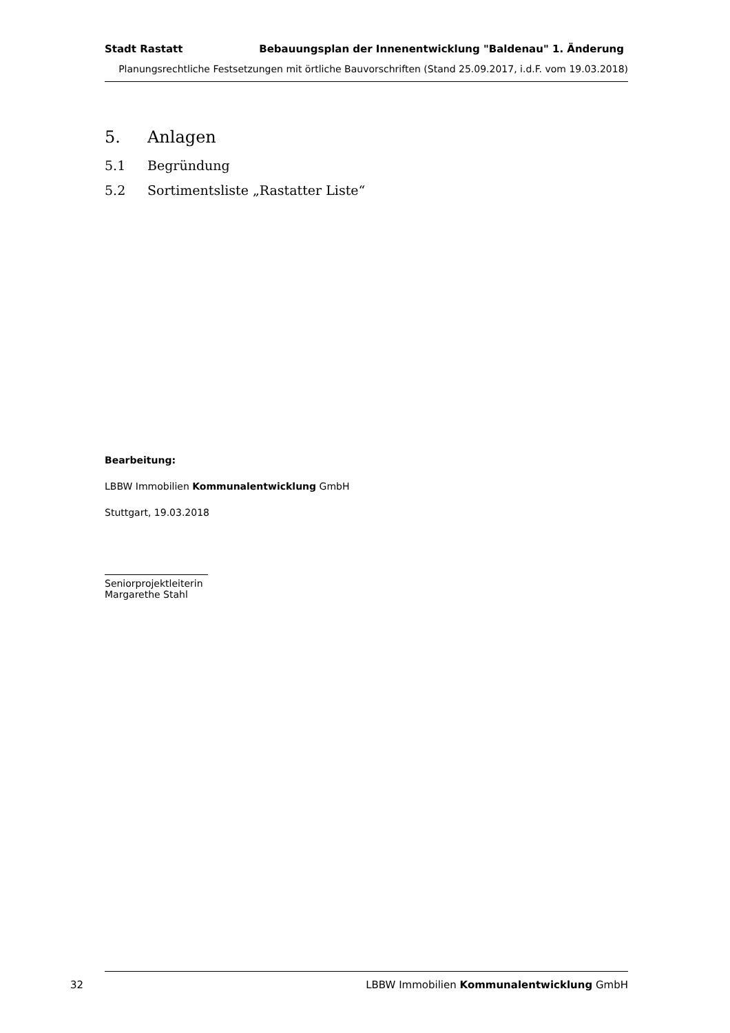Stadt Rastatt Bebauungsplan der Innenentwicklung "Baldenau" 1. Änderung
Planungsrechtliche Festsetzungen mit örtliche Bauvorschriften (Stand 25.09.2017, i.d.F. vom 19.03.2018)
5. Anlagen
5.1 Begründung
5.2 Sortimentsliste „Rastatter Liste“
Bearbeitung:
LBBW Immobilien Kommunalentwicklung GmbH
Stuttgart, 19.03.2018
Seniorprojektleiterin
Margarethe Stahl
32 LBBW Immobilien Kommunalentwicklung GmbH